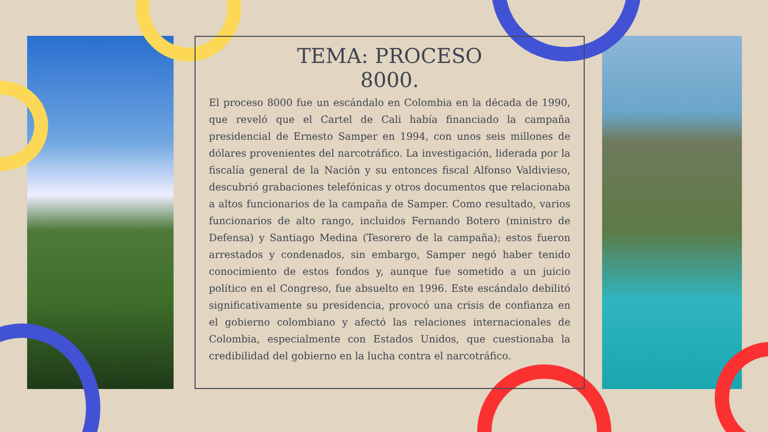TEMA: PROCESO
8000.
El proceso 8000 fue un escándalo en Colombia en la década de 1990, que reveló que el Cartel de Cali había financiado la campaña presidencial de Ernesto Samper en 1994, con unos seis millones de dólares provenientes del narcotráfico. La investigación, liderada por la fiscalía general de la Nación y su entonces fiscal Alfonso Valdivieso, descubrió grabaciones telefónicas y otros documentos que relacionaba a altos funcionarios de la campaña de Samper. Como resultado, varios funcionarios de alto rango, incluidos Fernando Botero (ministro de Defensa) y Santiago Medina (Tesorero de la campaña); estos fueron arrestados y condenados, sin embargo, Samper negó haber tenido conocimiento de estos fondos y, aunque fue sometido a un juicio político en el Congreso, fue absuelto en 1996. Este escándalo debilitó significativamente su presidencia, provocó una crisis de confianza en el gobierno colombiano y afectó las relaciones internacionales de Colombia, especialmente con Estados Unidos, que cuestionaba la credibilidad del gobierno en la lucha contra el narcotráfico.